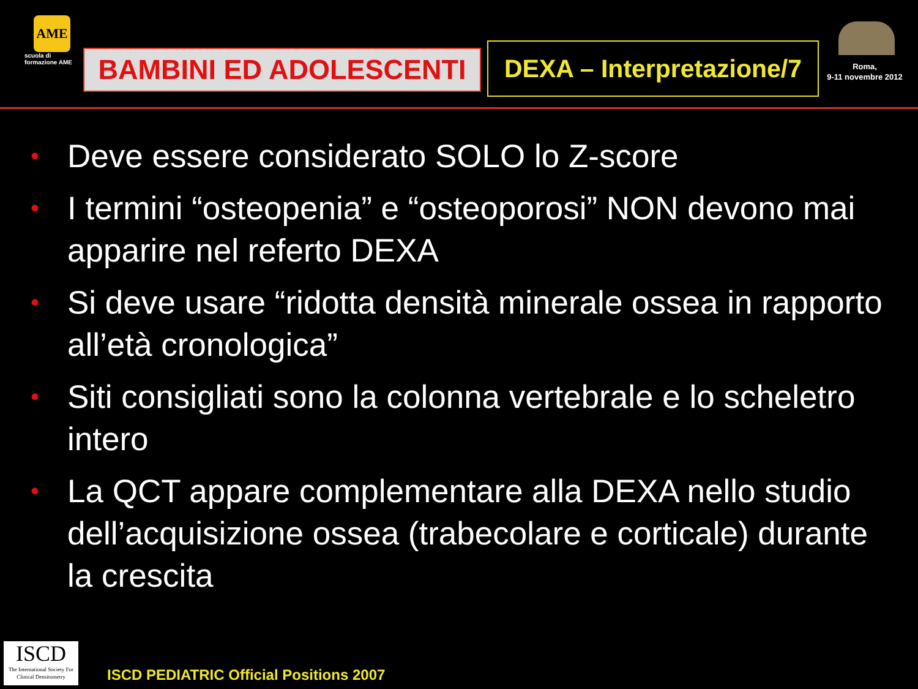AME
scuola di formazione AME
BAMBINI ED ADOLESCENTI
DEXA – Interpretazione/7
Roma,
9-11 novembre 2012
• Deve essere considerato SOLO lo Z-score
• I termini “osteopenia” e “osteoporosi” NON devono mai apparire nel referto DEXA
• Si deve usare “ridotta densità minerale ossea in rapporto all’età cronologica”
• Siti consigliati sono la colonna vertebrale e lo scheletro intero
• La QCT appare complementare alla DEXA nello studio dell’acquisizione ossea (trabecolare e corticale) durante la crescita
ISCD
The International Society For Clinical Densitometry
ISCD PEDIATRIC Official Positions 2007